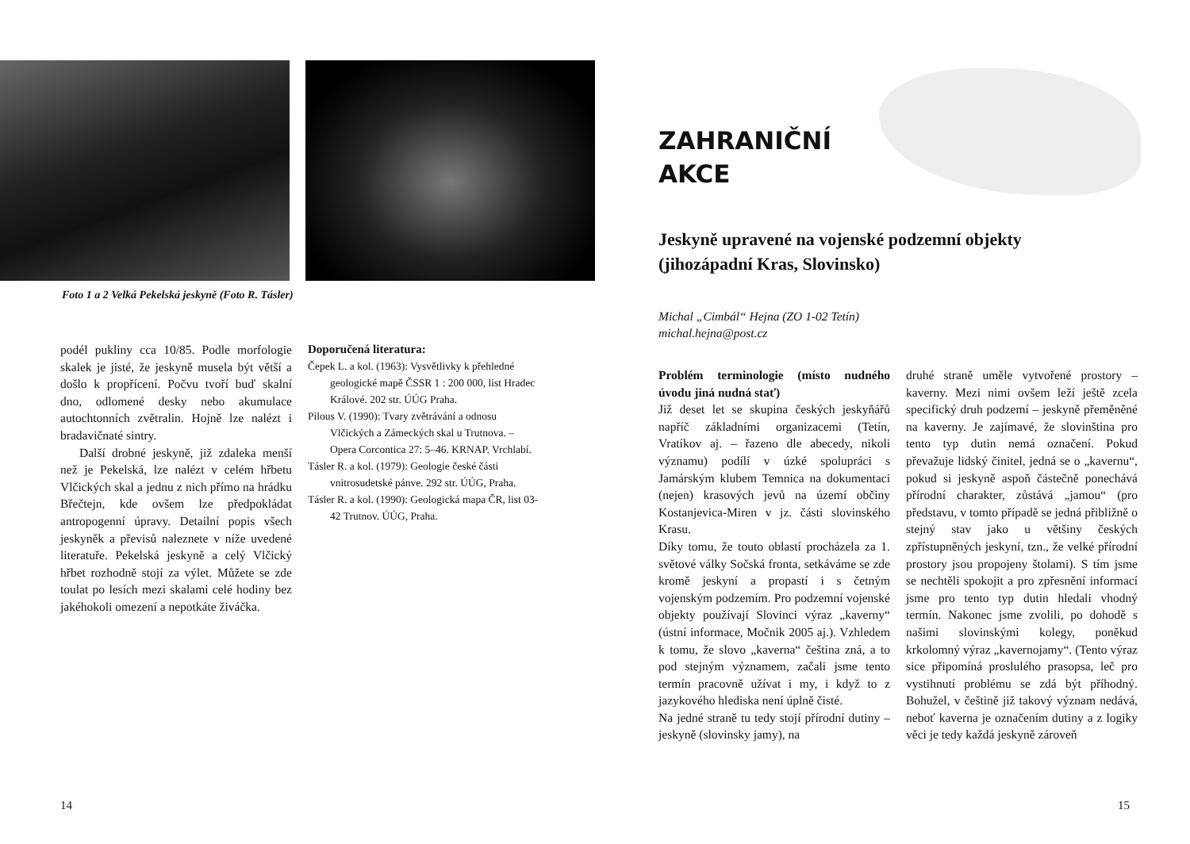Foto 1 a 2 Velká Pekelská jeskyně (Foto R. Tásler)
podél pukliny cca 10/85. Podle morfologie skalek je jisté, že jeskyně musela být větší a došlo k propřícení. Počvu tvoří buď skalní dno, odlomené desky nebo akumulace autochtonních zvětralin. Hojně lze nalézt i bradavičnaté sintry.
Další drobné jeskyně, již zdaleka menší než je Pekelská, lze nalézt v celém hřbetu Vlčických skal a jednu z nich přímo na hrádku Břečtejn, kde ovšem lze předpokládat antropogenní úpravy. Detailní popis všech jeskyněk a převisů naleznete v níže uvedené literatuře. Pekelská jeskyně a celý Vlčický hřbet rozhodně stojí za výlet. Můžete se zde toulat po lesích mezi skalami celé hodiny bez jakéhokoli omezení a nepotkáte živáčka.
Doporučená literatura:
Čepek L. a kol. (1963): Vysvětlivky k přehledné geologické mapě ČSSR 1 : 200 000, list Hradec Králové. 202 str. ÚÚG Praha.
Pilous V. (1990): Tvary zvětrávání a odnosu Vlčických a Zámeckých skal u Trutnova. –Opera Corcontica 27: 5–46. KRNAP. Vrchlabí.
Tásler R. a kol. (1979): Geologie české části vnitrosudetské pánve. 292 str. ÚÚG, Praha.
Tásler R. a kol. (1990): Geologická mapa ČR, list 03-42 Trutnov. ÚÚG, Praha.
14
ZAHRANIČNÍ
AKCE
Jeskyně upravené na vojenské podzemní objekty
(jihozápadní Kras, Slovinsko)
Michal „Cimbál“ Hejna (ZO 1-02 Tetín)
michal.hejna@post.cz
Problém terminologie (místo nudného úvodu jiná nudná stať)
Již deset let se skupina českých jeskyňářů napříč základními organizacemi (Tetín, Vratíkov aj. – řazeno dle abecedy, nikoli významu) podílí v úzké spolupráci s Jamárským klubem Temnica na dokumentaci (nejen) krasových jevů na území občiny Kostanjevica-Miren v jz. části slovinského Krasu.
Díky tomu, že touto oblastí procházela za 1. světové války Sočská fronta, setkáváme se zde kromě jeskyní a propastí i s četným vojenským podzemím. Pro podzemní vojenské objekty používají Slovinci výraz „kaverny“ (ústní informace, Močnik 2005 aj.). Vzhledem k tomu, že slovo „kaverna“ čeština zná, a to pod stejným významem, začali jsme tento termín pracovně užívat i my, i když to z jazykového hlediska není úplně čisté.
Na jedné straně tu tedy stojí přírodní dutiny – jeskyně (slovinsky jamy), na
druhé straně uměle vytvořené prostory – kaverny. Mezi nimi ovšem leží ještě zcela specifický druh podzemí – jeskyně přeměněné na kaverny. Je zajímavé, že slovinština pro tento typ dutin nemá označení. Pokud převažuje lidský činitel, jedná se o „kavernu“, pokud si jeskyně aspoň částečně ponechává přírodní charakter, zůstává „jamou“ (pro představu, v tomto případě se jedná přibližně o stejný stav jako u většiny českých zpřístupněných jeskyní, tzn., že velké přírodní prostory jsou propojeny štolami). S tím jsme se nechtěli spokojit a pro zpřesnění informací jsme pro tento typ dutin hledali vhodný termín. Nakonec jsme zvolili, po dohodě s našimi slovinskými kolegy, poněkud krkolomný výraz „kavernojamy“. (Tento výraz sice připomíná proslulého prasopsa, leč pro vystihnutí problému se zdá být příhodný. Bohužel, v češtině již takový význam nedává, neboť kaverna je označením dutiny a z logiky věci je tedy každá jeskyně zároveň
15